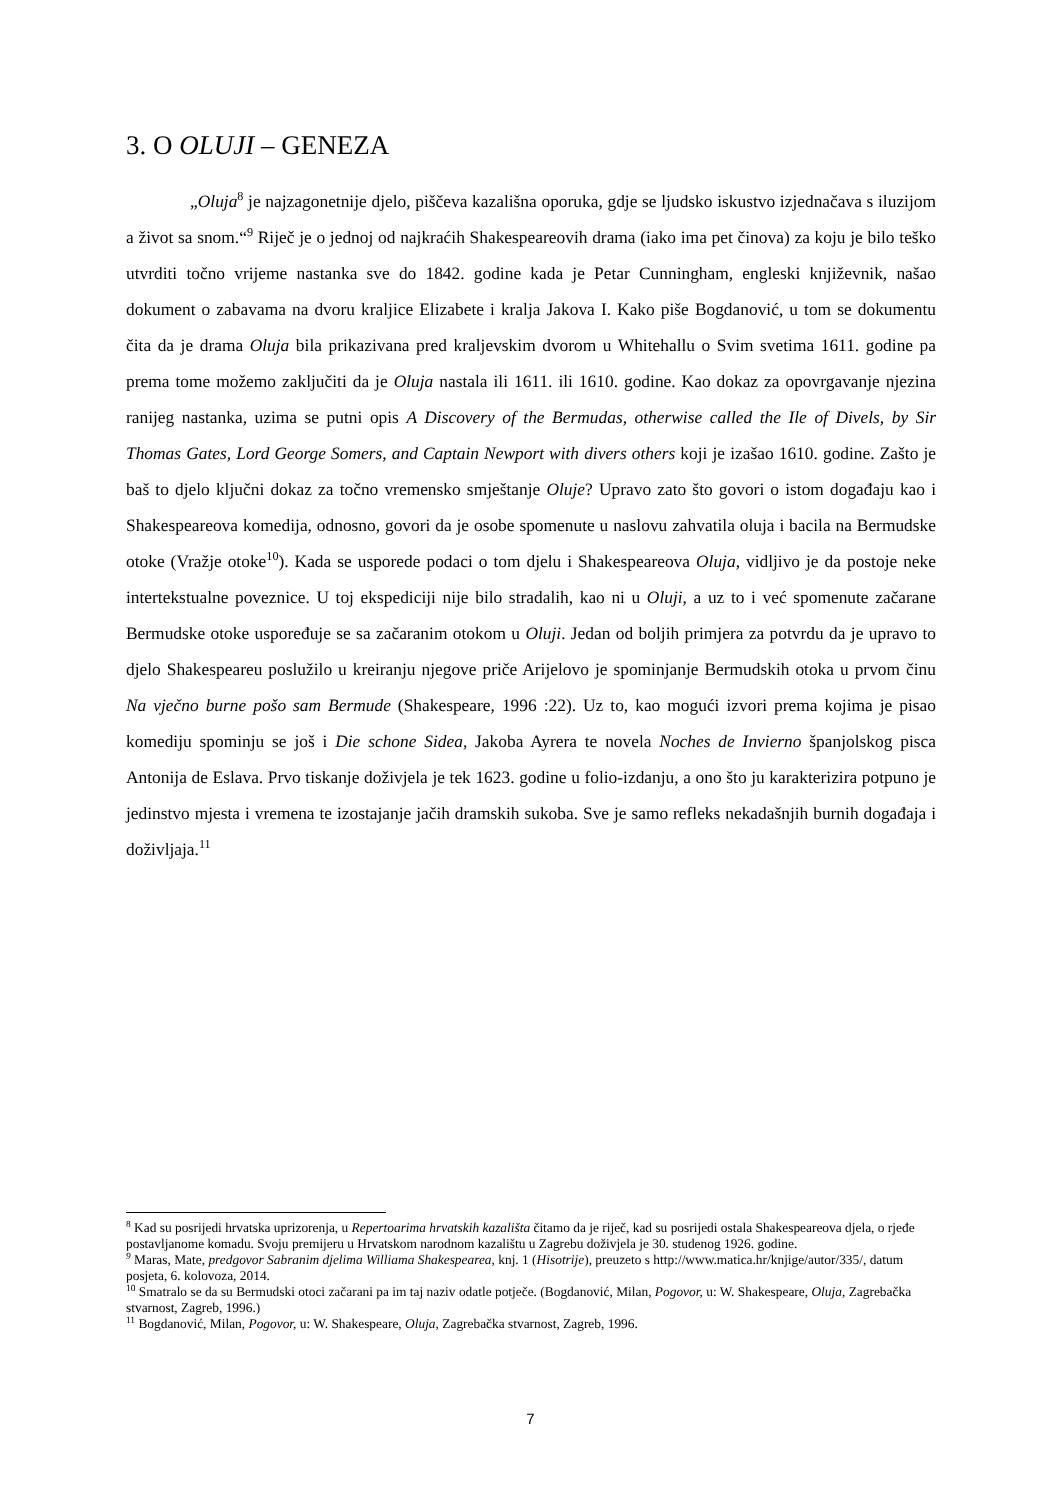3. O OLUJI – GENEZA
„Oluja<sup>8</sup> je najzagonetnije djelo, piščeva kazališna oporuka, gdje se ljudsko iskustvo izjednačava s iluzijom a život sa snom.“<sup>9</sup> Riječ je o jednoj od najkraćih Shakespeareovih drama (iako ima pet činova) za koju je bilo teško utvrditi točno vrijeme nastanka sve do 1842. godine kada je Petar Cunningham, engleski književnik, našao dokument o zabavama na dvoru kraljice Elizabete i kralja Jakova I. Kako piše Bogdanović, u tom se dokumentu čita da je drama Oluja bila prikazivana pred kraljevskim dvorom u Whitehallu o Svim svetima 1611. godine pa prema tome možemo zaključiti da je Oluja nastala ili 1611. ili 1610. godine. Kao dokaz za opovrgavanje njezina ranijeg nastanka, uzima se putni opis A Discovery of the Bermudas, otherwise called the Ile of Divels, by Sir Thomas Gates, Lord George Somers, and Captain Newport with divers others koji je izašao 1610. godine. Zašto je baš to djelo ključni dokaz za točno vremensko smještanje Oluje? Upravo zato što govori o istom događaju kao i Shakespeareova komedija, odnosno, govori da je osobe spomenute u naslovu zahvatila oluja i bacila na Bermudske otoke (Vražje otoke<sup>10</sup>). Kada se usporede podaci o tom djelu i Shakespeareova Oluja, vidljivo je da postoje neke intertekstualne poveznice. U toj ekspediciji nije bilo stradalih, kao ni u Oluji, a uz to i već spomenute začarane Bermudske otoke uspoređuje se sa začaranim otokom u Oluji. Jedan od boljih primjera za potvrdu da je upravo to djelo Shakespeareu poslužilo u kreiranju njegove priče Arijelovo je spominjanje Bermudskih otoka u prvom činu Na vječno burne pošo sam Bermude (Shakespeare, 1996 :22). Uz to, kao mogući izvori prema kojima je pisao komediju spominju se još i Die schone Sidea, Jakoba Ayrera te novela Noches de Invierno španjolskog pisca Antonija de Eslava. Prvo tiskanje doživjela je tek 1623. godine u folio-izdanju, a ono što ju karakterizira potpuno je jedinstvo mjesta i vremena te izostajanje jačih dramskih sukoba. Sve je samo refleks nekadašnjih burnih događaja i doživljaja.<sup>11</sup>
<sup>8</sup> Kad su posrijedi hrvatska uprizorenja, u Repertoarima hrvatskih kazališta čitamo da je riječ, kad su posrijedi ostala Shakespeareova djela, o rjeđe postavljanome komadu. Svoju premijeru u Hrvatskom narodnom kazalištu u Zagrebu doživjela je 30. studenog 1926. godine.
<sup>9</sup> Maras, Mate, predgovor Sabranim djelima Williama Shakespearea, knj. 1 (Hisotrije), preuzeto s http://www.matica.hr/knjige/autor/335/, datum posjeta, 6. kolovoza, 2014.
<sup>10</sup> Smatralo se da su Bermudski otoci začarani pa im taj naziv odatle potječe. (Bogdanović, Milan, Pogovor, u: W. Shakespeare, Oluja, Zagrebačka stvarnost, Zagreb, 1996.)
<sup>11</sup> Bogdanović, Milan, Pogovor, u: W. Shakespeare, Oluja, Zagrebačka stvarnost, Zagreb, 1996.
7